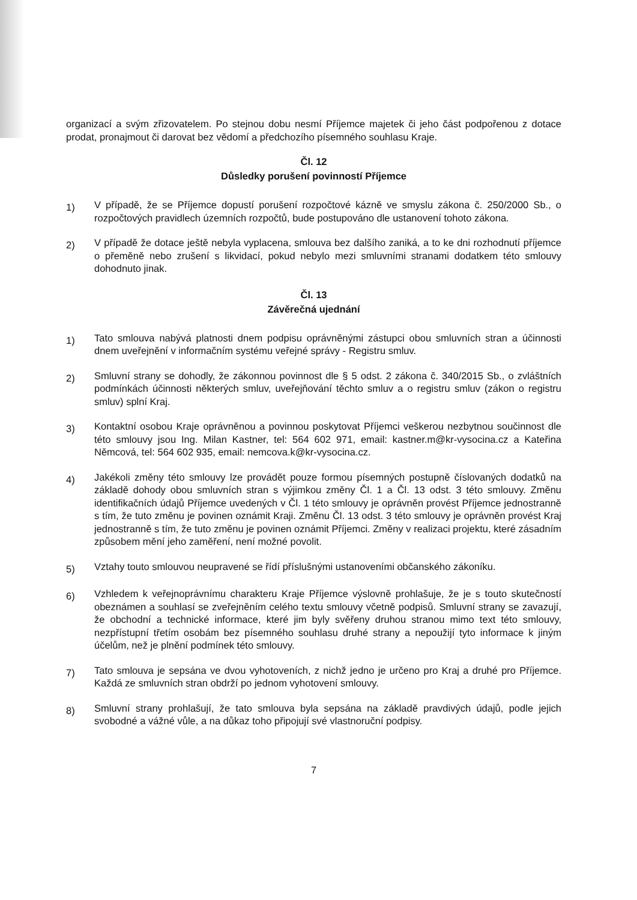organizací a svým zřizovatelem. Po stejnou dobu nesmí Příjemce majetek či jeho část podpořenou z dotace prodat, pronajmout či darovat bez vědomí a předchozího písemného souhlasu Kraje.
Čl. 12
Důsledky porušení povinností Příjemce
1)
V případě, že se Příjemce dopustí porušení rozpočtové kázně ve smyslu zákona č. 250/2000 Sb., o rozpočtových pravidlech územních rozpočtů, bude postupováno dle ustanovení tohoto zákona.
2)
V případě že dotace ještě nebyla vyplacena, smlouva bez dalšího zaniká, a to ke dni rozhodnutí příjemce o přeměně nebo zrušení s likvidací, pokud nebylo mezi smluvními stranami dodatkem této smlouvy dohodnuto jinak.
Čl. 13
Závěrečná ujednání
1)
Tato smlouva nabývá platnosti dnem podpisu oprávněnými zástupci obou smluvních stran a účinnosti dnem uveřejnění v informačním systému veřejné správy - Registru smluv.
2)
Smluvní strany se dohodly, že zákonnou povinnost dle § 5 odst. 2 zákona č. 340/2015 Sb., o zvláštních podmínkách účinnosti některých smluv, uveřejňování těchto smluv a o registru smluv (zákon o registru smluv) splní Kraj.
3)
Kontaktní osobou Kraje oprávněnou a povinnou poskytovat Příjemci veškerou nezbytnou součinnost dle této smlouvy jsou Ing. Milan Kastner, tel: 564 602 971, email: kastner.m@kr-vysocina.cz a Kateřina Němcová, tel: 564 602 935, email: nemcova.k@kr-vysocina.cz.
4)
Jakékoli změny této smlouvy lze provádět pouze formou písemných postupně číslovaných dodatků na základě dohody obou smluvních stran s výjimkou změny Čl. 1 a Čl. 13 odst. 3 této smlouvy. Změnu identifikačních údajů Příjemce uvedených v Čl. 1 této smlouvy je oprávněn provést Příjemce jednostranně s tím, že tuto změnu je povinen oznámit Kraji. Změnu Čl. 13 odst. 3 této smlouvy je oprávněn provést Kraj jednostranně s tím, že tuto změnu je povinen oznámit Příjemci. Změny v realizaci projektu, které zásadním způsobem mění jeho zaměření, není možné povolit.
5)
Vztahy touto smlouvou neupravené se řídí příslušnými ustanoveními občanského zákoníku.
6)
Vzhledem k veřejnoprávnímu charakteru Kraje Příjemce výslovně prohlašuje, že je s touto skutečností obeznámen a souhlasí se zveřejněním celého textu smlouvy včetně podpisů. Smluvní strany se zavazují, že obchodní a technické informace, které jim byly svěřeny druhou stranou mimo text této smlouvy, nezpřístupní třetím osobám bez písemného souhlasu druhé strany a nepoužijí tyto informace k jiným účelům, než je plnění podmínek této smlouvy.
7)
Tato smlouva je sepsána ve dvou vyhotoveních, z nichž jedno je určeno pro Kraj a druhé pro Příjemce. Každá ze smluvních stran obdrží po jednom vyhotovení smlouvy.
8)
Smluvní strany prohlašují, že tato smlouva byla sepsána na základě pravdivých údajů, podle jejich svobodné a vážné vůle, a na důkaz toho připojují své vlastnoruční podpisy.
7